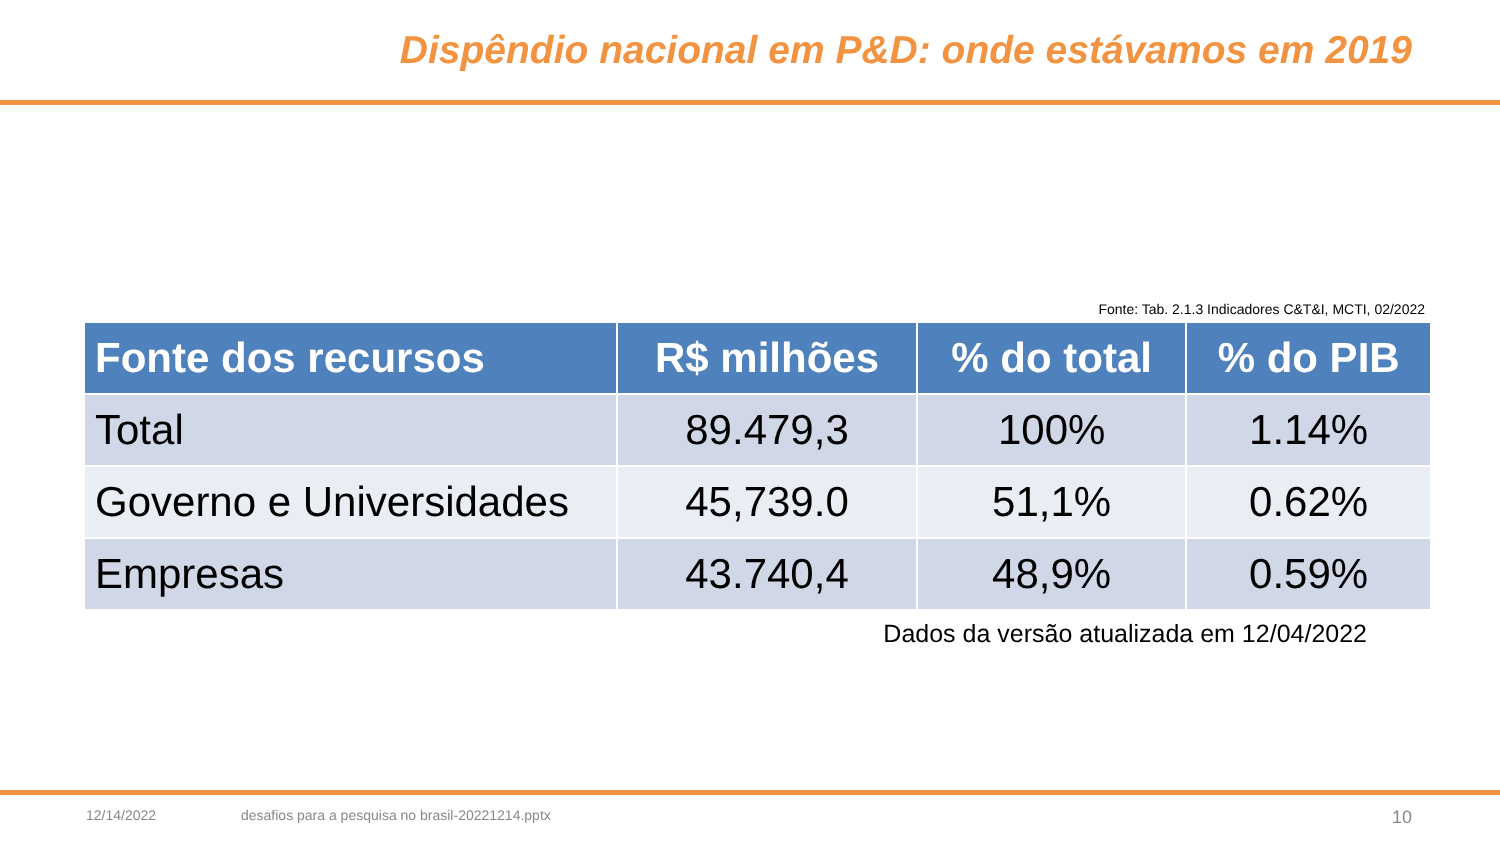Dispêndio nacional em P&D: onde estávamos em 2019
Fonte: Tab. 2.1.3 Indicadores C&T&I, MCTI, 02/2022
| Fonte dos recursos | R$ milhões | % do total | % do PIB |
| --- | --- | --- | --- |
| Total | 89.479,3 | 100% | 1.14% |
| Governo e Universidades | 45,739.0 | 51,1% | 0.62% |
| Empresas | 43.740,4 | 48,9% | 0.59% |
Dados da versão atualizada em 12/04/2022
12/14/2022 desafios para a pesquisa no brasil-20221214.pptx 10